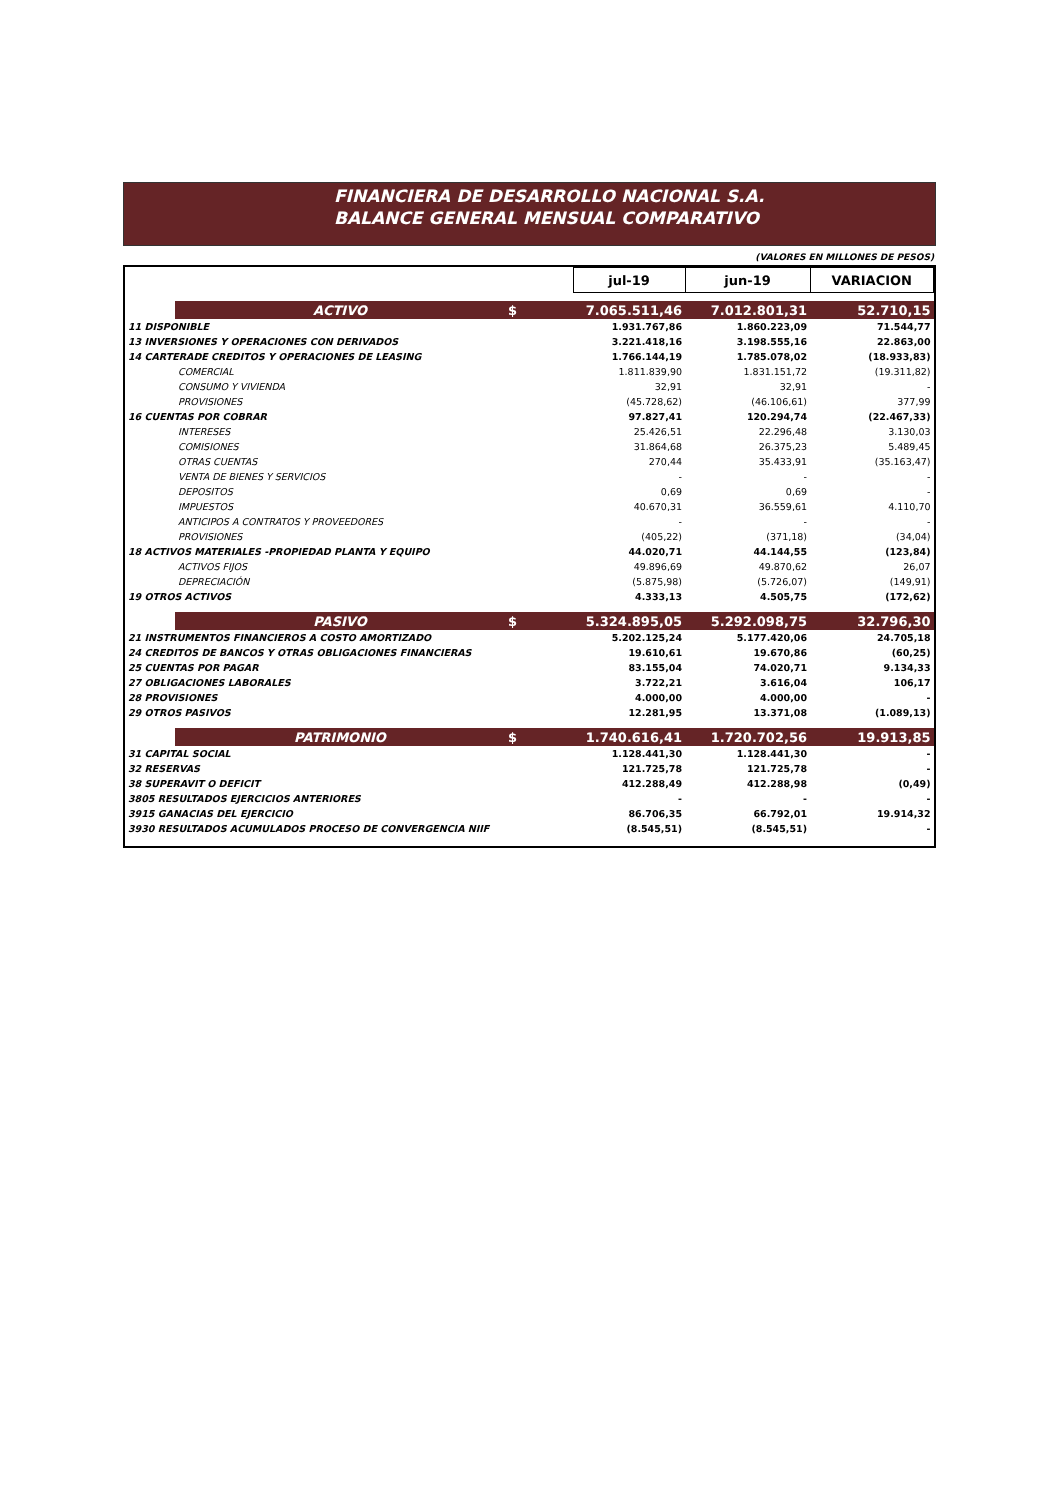FINANCIERA DE DESARROLLO NACIONAL S.A.
BALANCE GENERAL MENSUAL COMPARATIVO
(VALORES EN MILLONES DE PESOS)
| | | | jul-19 | jun-19 | VARIACION |
| | ACTIVO | $ | 7.065.511,46 | 7.012.801,31 | 52.710,15 |
| 11 DISPONIBLE | | | 1.931.767,86 | 1.860.223,09 | 71.544,77 |
| 13 INVERSIONES Y OPERACIONES CON DERIVADOS | | | 3.221.418,16 | 3.198.555,16 | 22.863,00 |
| 14 CARTERADE CREDITOS Y OPERACIONES DE LEASING | | | 1.766.144,19 | 1.785.078,02 | (18.933,83) |
| | COMERCIAL | | 1.811.839,90 | 1.831.151,72 | (19.311,82) |
| | CONSUMO Y VIVIENDA | | 32,91 | 32,91 | - |
| | PROVISIONES | | (45.728,62) | (46.106,61) | 377,99 |
| 16 CUENTAS POR COBRAR | | | 97.827,41 | 120.294,74 | (22.467,33) |
| | INTERESES | | 25.426,51 | 22.296,48 | 3.130,03 |
| | COMISIONES | | 31.864,68 | 26.375,23 | 5.489,45 |
| | OTRAS CUENTAS | | 270,44 | 35.433,91 | (35.163,47) |
| | VENTA DE BIENES Y SERVICIOS | | - | - | - |
| | DEPOSITOS | | 0,69 | 0,69 | - |
| | IMPUESTOS | | 40.670,31 | 36.559,61 | 4.110,70 |
| | ANTICIPOS A CONTRATOS Y PROVEEDORES | | - | - | - |
| | PROVISIONES | | (405,22) | (371,18) | (34,04) |
| 18 ACTIVOS MATERIALES -PROPIEDAD PLANTA Y EQUIPO | | | 44.020,71 | 44.144,55 | (123,84) |
| | ACTIVOS FIJOS | | 49.896,69 | 49.870,62 | 26,07 |
| | DEPRECIACIÓN | | (5.875,98) | (5.726,07) | (149,91) |
| 19 OTROS ACTIVOS | | | 4.333,13 | 4.505,75 | (172,62) |
| | PASIVO | $ | 5.324.895,05 | 5.292.098,75 | 32.796,30 |
| 21 INSTRUMENTOS FINANCIEROS A COSTO AMORTIZADO | | | 5.202.125,24 | 5.177.420,06 | 24.705,18 |
| 24 CREDITOS DE BANCOS Y OTRAS OBLIGACIONES FINANCIERAS | | | 19.610,61 | 19.670,86 | (60,25) |
| 25 CUENTAS POR PAGAR | | | 83.155,04 | 74.020,71 | 9.134,33 |
| 27 OBLIGACIONES LABORALES | | | 3.722,21 | 3.616,04 | 106,17 |
| 28 PROVISIONES | | | 4.000,00 | 4.000,00 | - |
| 29 OTROS PASIVOS | | | 12.281,95 | 13.371,08 | (1.089,13) |
| | PATRIMONIO | $ | 1.740.616,41 | 1.720.702,56 | 19.913,85 |
| 31 CAPITAL SOCIAL | | | 1.128.441,30 | 1.128.441,30 | - |
| 32 RESERVAS | | | 121.725,78 | 121.725,78 | - |
| 38 SUPERAVIT O DEFICIT | | | 412.288,49 | 412.288,98 | (0,49) |
| 3805 RESULTADOS EJERCICIOS ANTERIORES | | | - | - | - |
| 3915 GANACIAS DEL EJERCICIO | | | 86.706,35 | 66.792,01 | 19.914,32 |
| 3930 RESULTADOS ACUMULADOS PROCESO DE CONVERGENCIA NIIF | | | (8.545,51) | (8.545,51) | - |